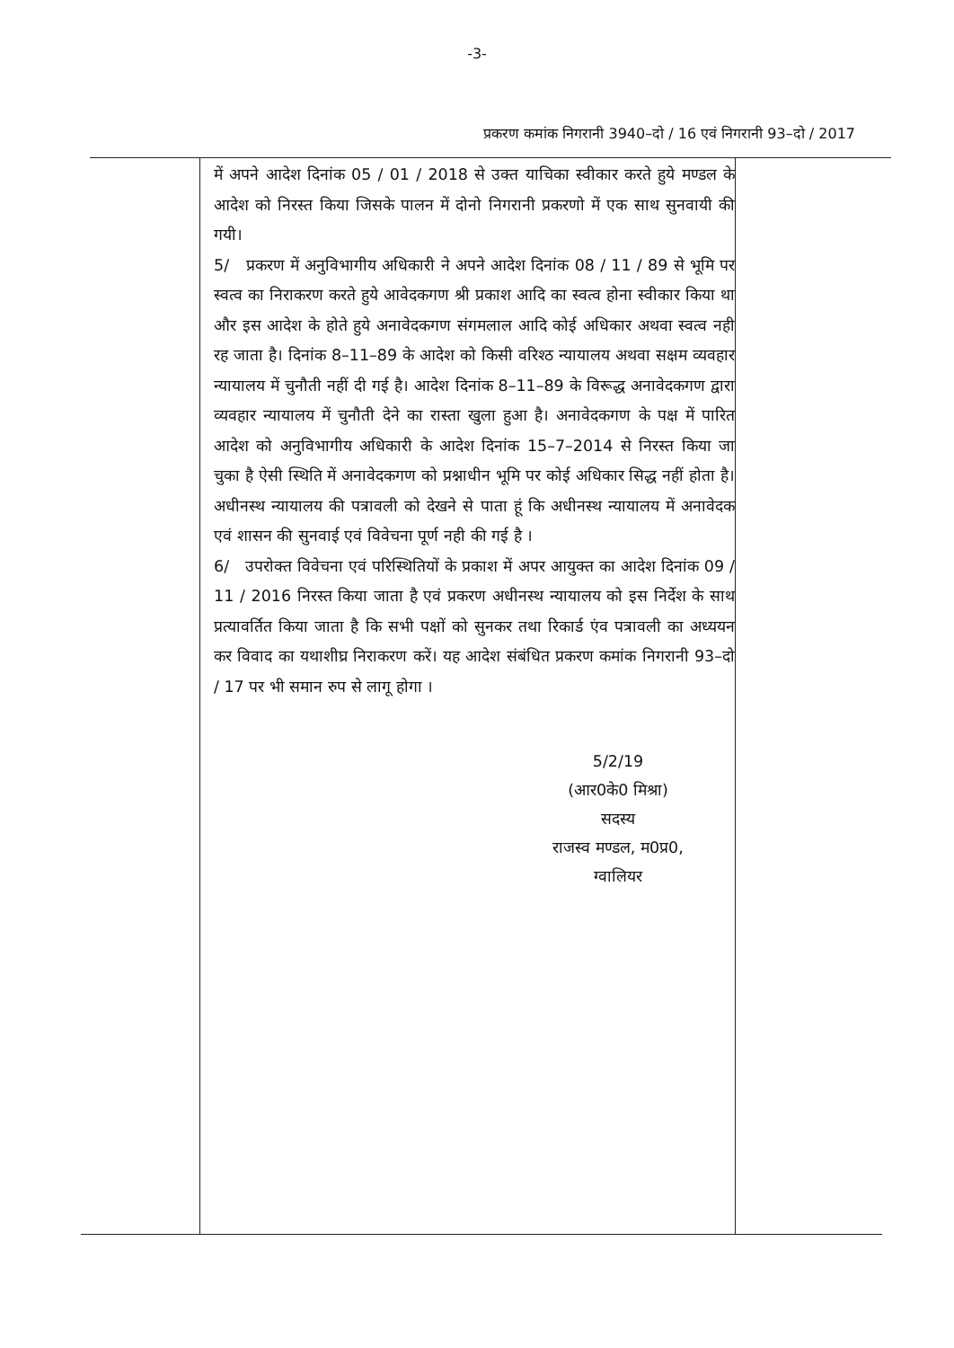-3-
प्रकरण कमांक निगरानी 3940–दो / 16 एवं निगरानी 93–दो / 2017
में अपने आदेश दिनांक 05 / 01 / 2018 से उक्त याचिका स्वीकार करते हुये मण्डल के आदेश को निरस्त किया जिसके पालन में दोनो निगरानी प्रकरणो में एक साथ सुनवायी की गयी।
5/ प्रकरण में अनुविभागीय अधिकारी ने अपने आदेश दिनांक 08 / 11 / 89 से भूमि पर स्वत्व का निराकरण करते हुये आवेदकगण श्री प्रकाश आदि का स्वत्व होना स्वीकार किया था और इस आदेश के होते हुये अनावेदकगण संगमलाल आदि कोई अधिकार अथवा स्वत्व नही रह जाता है। दिनांक 8–11–89 के आदेश को किसी वरिश्ठ न्यायालय अथवा सक्षम व्यवहार न्यायालय में चुनौती नहीं दी गई है। आदेश दिनांक 8–11–89 के विरूद्ध अनावेदकगण द्वारा व्यवहार न्यायालय में चुनौती देने का रास्ता खुला हुआ है। अनावेदकगण के पक्ष में पारित आदेश को अनुविभागीय अधिकारी के आदेश दिनांक 15–7–2014 से निरस्त किया जा चुका है ऐसी स्थिति में अनावेदकगण को प्रश्नाधीन भूमि पर कोई अधिकार सिद्ध नहीं होता है। अधीनस्थ न्यायालय की पत्रावली को देखने से पाता हूं कि अधीनस्थ न्यायालय में अनावेदक एवं शासन की सुनवाई एवं विवेचना पूर्ण नही की गई है ।
6/ उपरोक्त विवेचना एवं परिस्थितियों के प्रकाश में अपर आयुक्त का आदेश दिनांक 09 / 11 / 2016 निरस्त किया जाता है एवं प्रकरण अधीनस्थ न्यायालय को इस निर्देश के साथ प्रत्यावर्तित किया जाता है कि सभी पक्षों को सुनकर तथा रिकार्ड एंव पत्रावली का अध्ययन कर विवाद का यथाशीघ्र निराकरण करें। यह आदेश संबंधित प्रकरण कमांक निगरानी 93–दो / 17 पर भी समान रुप से लागू होगा ।
5/2/19
(आर0के0 मिश्रा)
सदस्य
राजस्व मण्डल, म0प्र0,
ग्वालियर